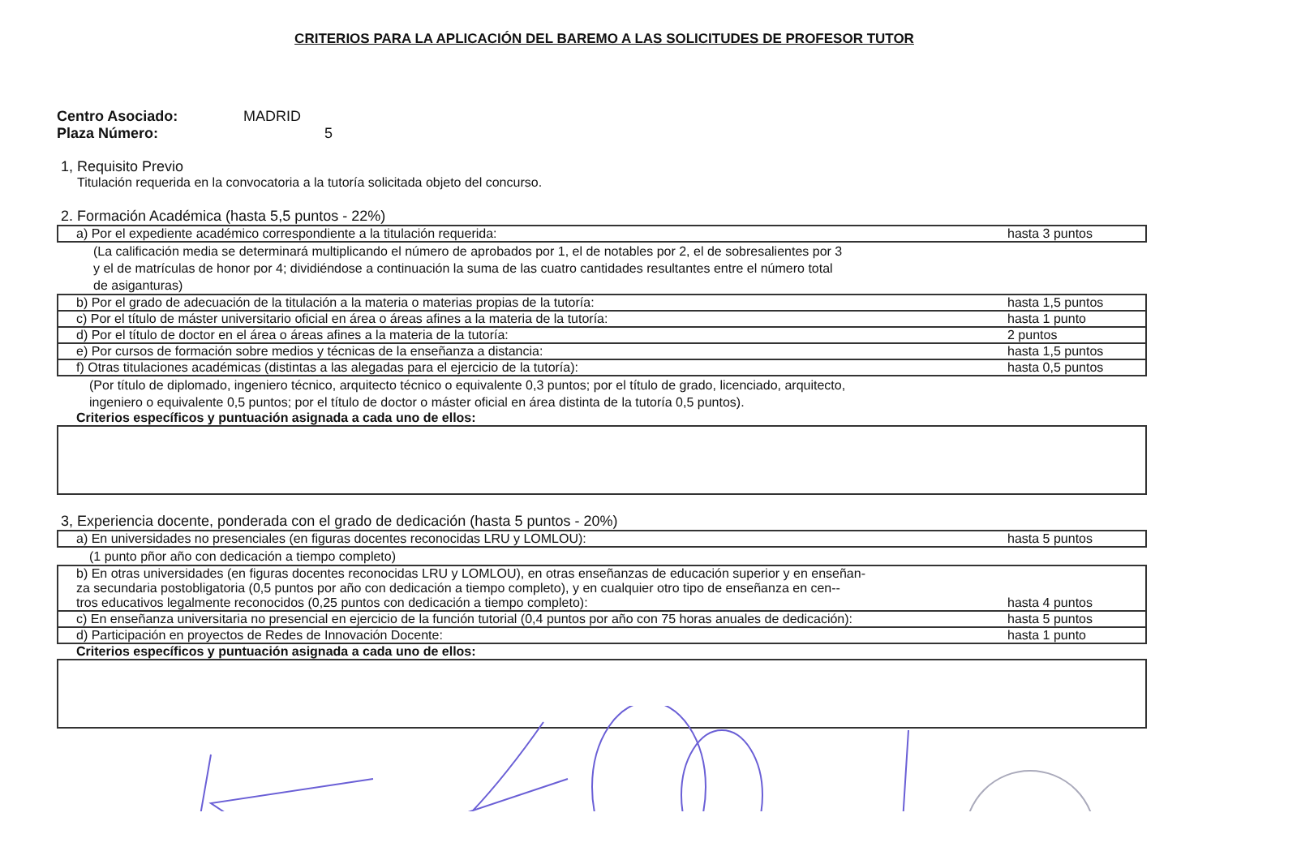CRITERIOS PARA LA APLICACIÓN DEL BAREMO A LAS SOLICITUDES DE PROFESOR TUTOR
Centro Asociado: MADRID
Plaza Número: 5
1, Requisito Previo
Titulación requerida en la convocatoria a la tutoría solicitada objeto del concurso.
2. Formación Académica (hasta 5,5 puntos - 22%)
| a) Por el expediente académico correspondiente a la titulación requerida: | hasta 3 puntos |
(La calificación media se determinará multiplicando el número de aprobados por 1, el de notables por 2, el de sobresalientes por 3
y el de matrículas de honor por 4; dividiéndose a continuación la suma de las cuatro cantidades resultantes entre el número total
de asiganturas)
| b) Por el grado de adecuación de la titulación a la materia o materias propias de la tutoría: | hasta 1,5 puntos |
| c) Por el título de máster universitario oficial en área o áreas afines a la materia de la tutoría: | hasta 1 punto |
| d) Por el título de doctor en el área o áreas afines a la materia de la tutoría: | 2 puntos |
| e) Por cursos de formación sobre medios y técnicas de la enseñanza a distancia: | hasta 1,5 puntos |
| f) Otras titulaciones académicas (distintas a las alegadas para el ejercicio de la tutoría): | hasta 0,5 puntos |
(Por título de diplomado, ingeniero técnico, arquitecto técnico o equivalente 0,3 puntos; por el título de grado, licenciado, arquitecto,
ingeniero o equivalente 0,5 puntos; por el título de doctor o máster oficial en área distinta de la tutoría 0,5 puntos).
Criterios específicos y puntuación asignada a cada uno de ellos:
3, Experiencia docente, ponderada con el grado de dedicación (hasta 5 puntos - 20%)
| a) En universidades no presenciales (en figuras docentes reconocidas LRU y LOMLOU): | hasta 5 puntos |
(1 punto pñor año con dedicación a tiempo completo)
| b) En otras universidades (en figuras docentes reconocidas LRU y LOMLOU), en otras enseñanzas de educación superior y en enseñan- za secundaria postobligatoria (0,5 puntos por año con dedicación a tiempo completo), y en cualquier otro tipo de enseñanza en cen-- tros educativos legalmente reconocidos (0,25 puntos con dedicación a tiempo completo): | hasta 4 puntos |
| c) En enseñanza universitaria no presencial en ejercicio de la función tutorial (0,4 puntos por año con 75 horas anuales de dedicación): | hasta 5 puntos |
| d) Participación en proyectos de Redes de Innovación Docente: | hasta 1 punto |
Criterios específicos y puntuación asignada a cada uno de ellos: